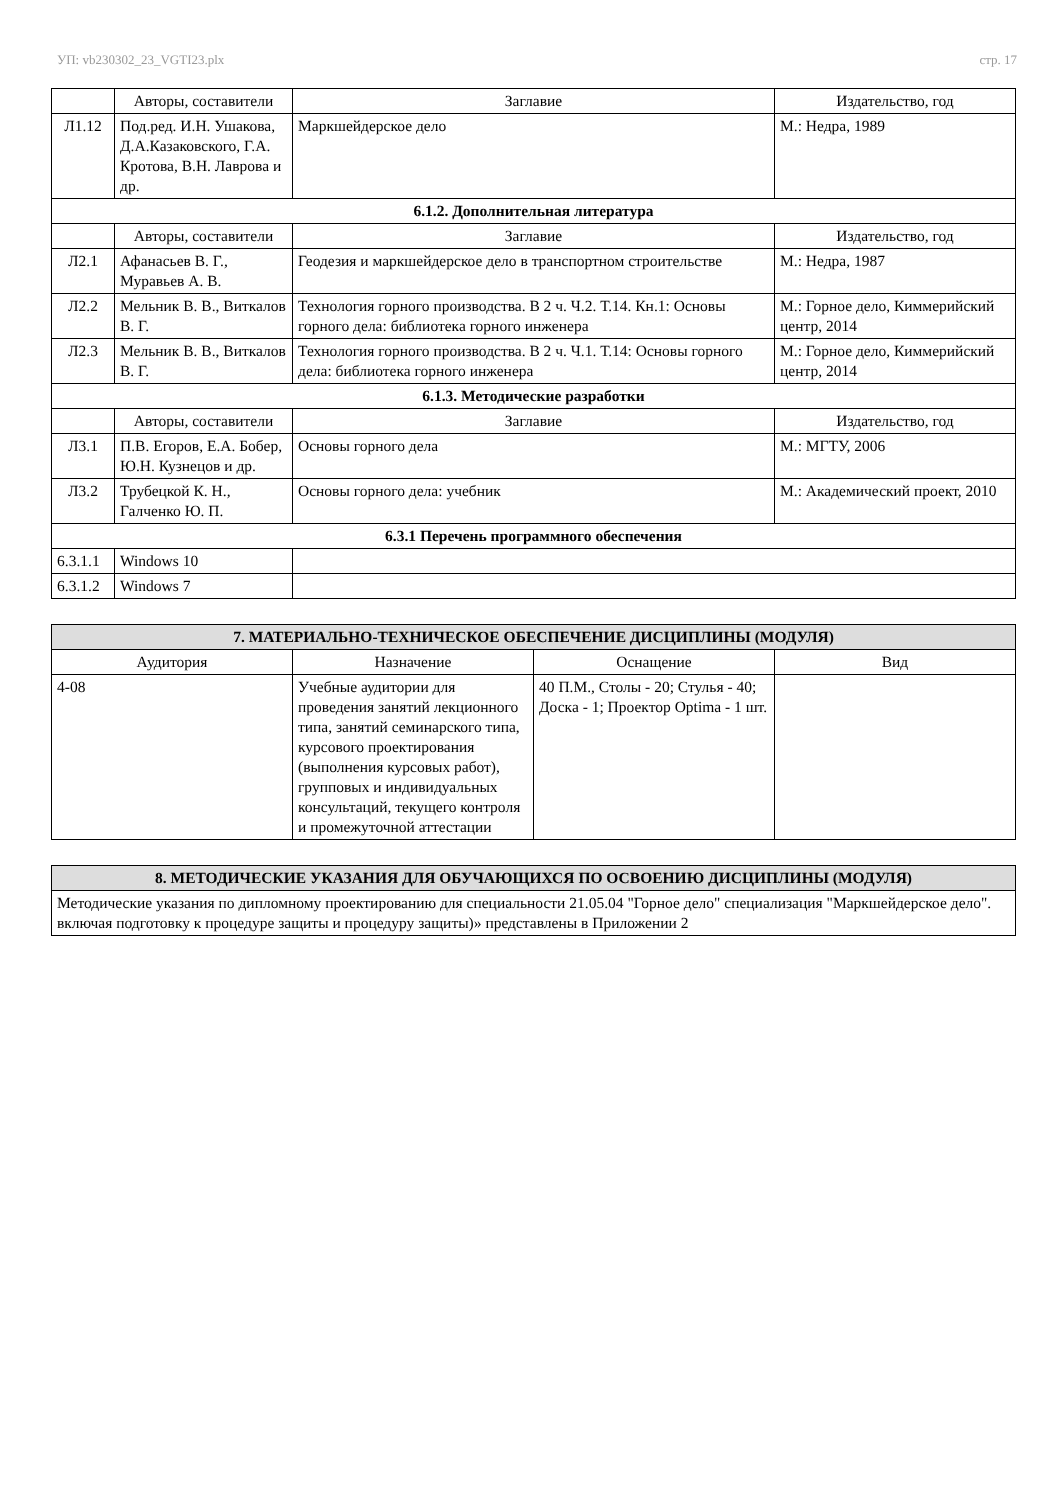УП: vb230302_23_VGTI23.plx стр. 17
| | Авторы, составители | Заглавие | Издательство, год |
| --- | --- | --- | --- |
| Л1.12 | Под.ред. И.Н. Ушакова, Д.А.Казаковского, Г.А. Кротова, В.Н. Лаврова и др. | Маркшейдерское дело | М.: Недра, 1989 |
| 6.1.2. Дополнительная литература | | | |
| | Авторы, составители | Заглавие | Издательство, год |
| Л2.1 | Афанасьев В. Г., Муравьев А. В. | Геодезия и маркшейдерское дело в транспортном строительстве | М.: Недра, 1987 |
| Л2.2 | Мельник В. В., Виткалов В. Г. | Технология горного производства. В 2 ч. Ч.2. Т.14. Кн.1: Основы горного дела: библиотека горного инженера | М.: Горное дело, Киммерийский центр, 2014 |
| Л2.3 | Мельник В. В., Виткалов В. Г. | Технология горного производства. В 2 ч. Ч.1. Т.14: Основы горного дела: библиотека горного инженера | М.: Горное дело, Киммерийский центр, 2014 |
| 6.1.3. Методические разработки | | | |
| | Авторы, составители | Заглавие | Издательство, год |
| Л3.1 | П.В. Егоров, Е.А. Бобер, Ю.Н. Кузнецов и др. | Основы горного дела | М.: МГТУ, 2006 |
| Л3.2 | Трубецкой К. Н., Галченко Ю. П. | Основы горного дела: учебник | М.: Академический проект, 2010 |
| 6.3.1 Перечень программного обеспечения | | | |
| 6.3.1.1 | Windows 10 | | |
| 6.3.1.2 | Windows 7 | | |
| 7. МАТЕРИАЛЬНО-ТЕХНИЧЕСКОЕ ОБЕСПЕЧЕНИЕ ДИСЦИПЛИНЫ (МОДУЛЯ) | | | |
| Аудитория | Назначение | Оснащение | Вид |
| 4-08 | Учебные аудитории для проведения занятий лекционного типа, занятий семинарского типа, курсового проектирования (выполнения курсовых работ), групповых и индивидуальных консультаций, текущего контроля и промежуточной аттестации | 40 П.М., Столы - 20; Стулья - 40; Доска - 1; Проектор Optima - 1 шт. | |
| 8. МЕТОДИЧЕСКИЕ УКАЗАНИЯ ДЛЯ ОБУЧАЮЩИХСЯ ПО ОСВОЕНИЮ ДИСЦИПЛИНЫ (МОДУЛЯ) |
| Методические указания по дипломному проектированию для специальности 21.05.04 "Горное дело" специализация "Маркшейдерское дело". включая подготовку к процедуре защиты и процедуру защиты)» представлены в Приложении 2 |